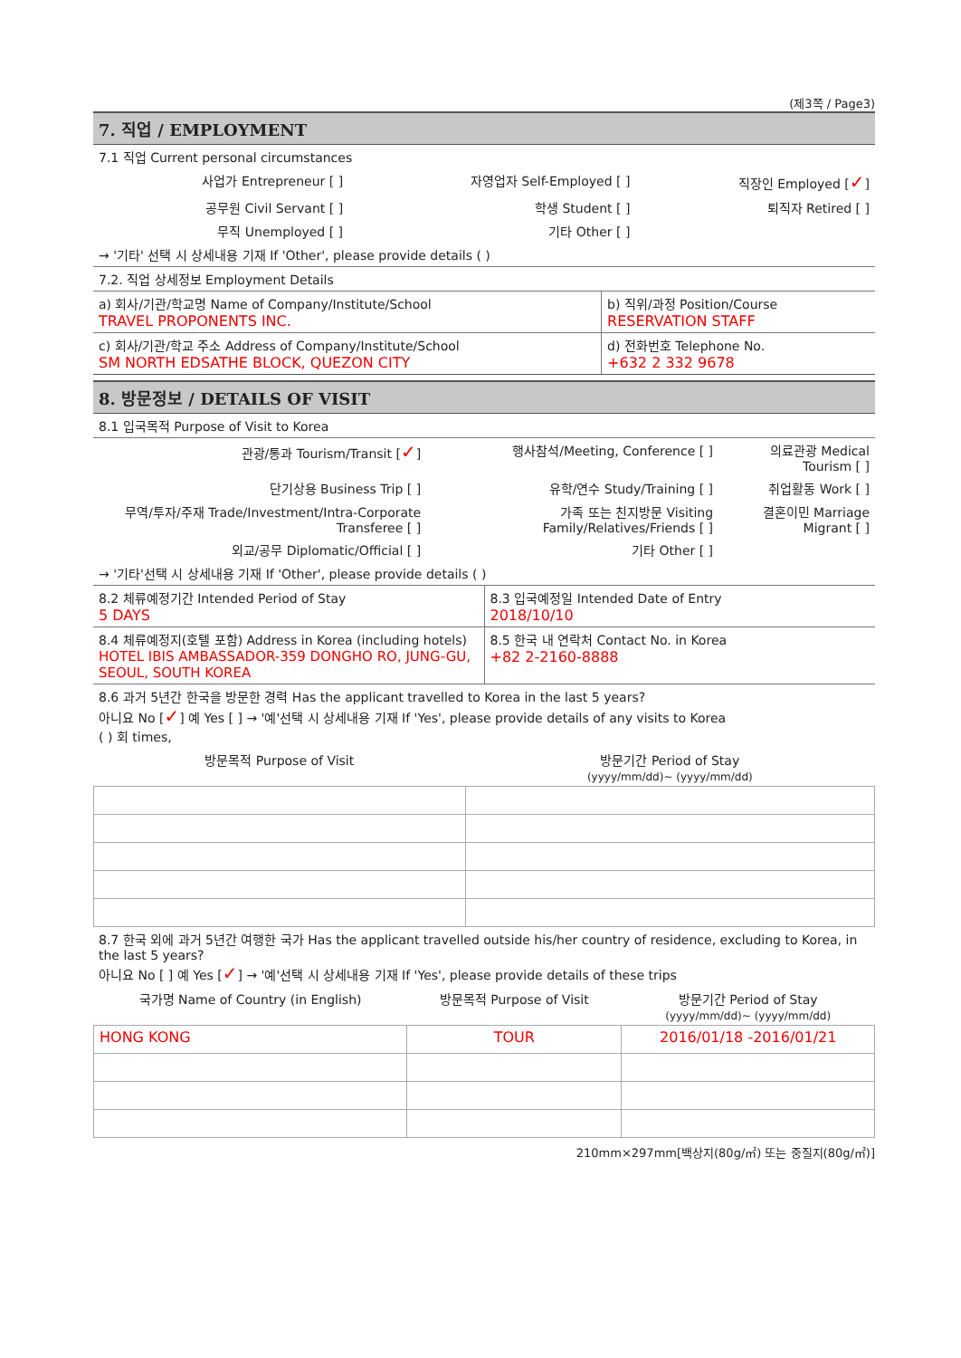(제3쪽 / Page3)
7. 직업 / EMPLOYMENT
7.1 직업 Current personal circumstances
| 사업가 Entrepreneur [ ] | 자영업자 Self-Employed [ ] | 직장인 Employed [ ✓ ] |
| 공무원 Civil Servant [ ] | 학생 Student [ ] | 퇴직자 Retired [ ] |
| 무직 Unemployed [ ] | 기타 Other [ ] | |
→ '기타' 선택 시 상세내용 기재 If 'Other', please provide details ( )
7.2. 직업 상세정보 Employment Details
| a) 회사/기관/학교명 Name of Company/Institute/School TRAVEL PROPONENTS INC. | b) 직위/과정 Position/Course RESERVATION STAFF |
| c) 회사/기관/학교 주소 Address of Company/Institute/School SM NORTH EDSATHE BLOCK, QUEZON CITY | d) 전화번호 Telephone No. +632 2 332 9678 |
8. 방문정보 / DETAILS OF VISIT
8.1 입국목적 Purpose of Visit to Korea
| 관광/통과 Tourism/Transit [ ✓ ] | 행사참석/Meeting, Conference [ ] | 의료관광 Medical Tourism [ ] |
| 단기상용 Business Trip [ ] | 유학/연수 Study/Training [ ] | 취업활동 Work [ ] |
| 무역/투자/주재 Trade/Investment/Intra-Corporate Transferee [ ] | 가족 또는 친지방문 Visiting Family/Relatives/Friends [ ] | 결혼이민 Marriage Migrant [ ] |
| 외교/공무 Diplomatic/Official [ ] | 기타 Other [ ] | |
→ '기타'선택 시 상세내용 기재 If 'Other', please provide details ( )
| 8.2 체류예정기간 Intended Period of Stay 5 DAYS | 8.3 입국예정일 Intended Date of Entry 2018/10/10 |
| 8.4 체류예정지(호텔 포함) Address in Korea (including hotels) HOTEL IBIS AMBASSADOR-359 DONGHO RO, JUNG-GU, SEOUL, SOUTH KOREA | 8.5 한국 내 연락처 Contact No. in Korea +82 2-2160-8888 |
8.6 과거 5년간 한국을 방문한 경력 Has the applicant travelled to Korea in the last 5 years?
아니요 No [✓] 예 Yes [ ] → '예'선택 시 상세내용 기재 If 'Yes', please provide details of any visits to Korea
( ) 회 times,
| 방문목적 Purpose of Visit | 방문기간 Period of Stay (yyyy/mm/dd)~ (yyyy/mm/dd) |
| --- | --- |
8.7 한국 외에 과거 5년간 여행한 국가 Has the applicant travelled outside his/her country of residence, excluding to Korea, in the last 5 years?
아니요 No [ ] 예 Yes [✓] → '예'선택 시 상세내용 기재 If 'Yes', please provide details of these trips
| 국가명 Name of Country (in English) | 방문목적 Purpose of Visit | 방문기간 Period of Stay (yyyy/mm/dd)~ (yyyy/mm/dd) |
| --- | --- | --- |
| HONG KONG | TOUR | 2016/01/18 -2016/01/21 |
210mm×297mm[백상지(80g/㎡) 또는 중질지(80g/㎡)]